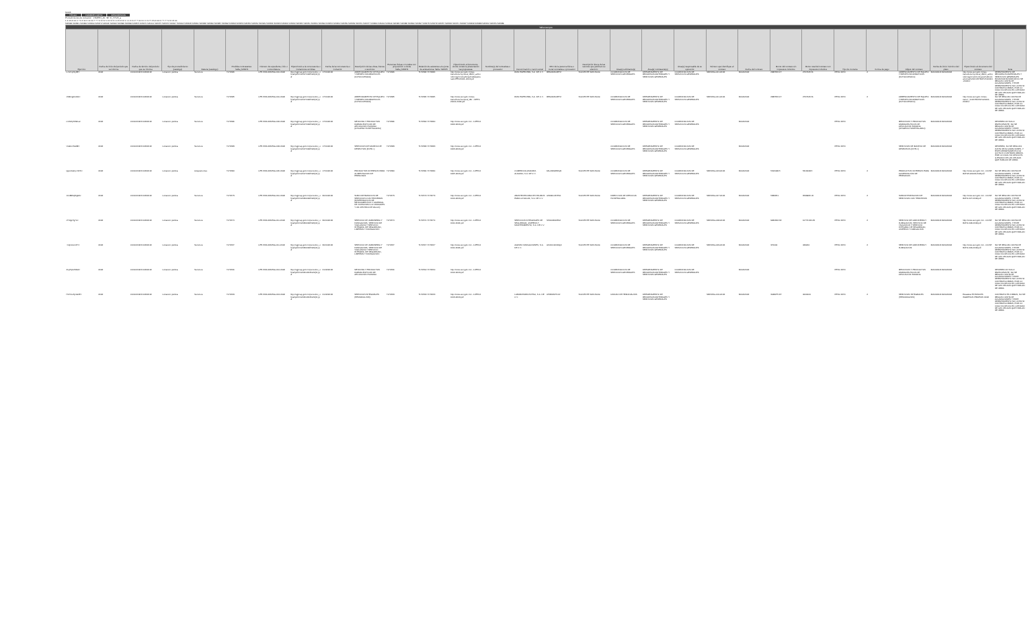54165
TÍTULO NOMBRE CORTO DESCRIPCIÓN
Procedimientos de Licitación LTAIPEN_Art_33_Fr_XXVIII_a
1 4 4 9 9 10 1 7 4 2 10 4 10 10 7 7 7 2 2 2 2 1 2 2 2 2 1 4 6 6 6 6 1 1 1 2 4 4 7 7 10 9 1 1 2 2 7 2 9 9 10 2 7 7 7 7 2 4 13 14
526348 526381 526382 526390 526372 526345 526346 526398 526399 526355 526374 526401 526375 526376 526347 526402 526343 526391 526383 526384 526385 526392 526393 526353 526352 526354 526349 526358 526363 526364 526362 526365 526351 526350 526394 526356 526360 526359 526369 526370 526377 526380 526400 526344 526395 526388 526396 526397 526373 526378 526357 526366 526371 526367 526368 526388 526361 526379 526389
| Tabla Campos | | | | | | | | | | | | | | | | | | | | | | | | | | | | | |
| --- | --- | --- | --- | --- | --- | --- | --- | --- | --- | --- | --- | --- | --- | --- | --- | --- | --- | --- | --- | --- | --- | --- | --- | --- | --- | --- | --- | --- | --- |
| Ejercicio | Fecha de inicio del periodo que se informa | Fecha de término del periodo que se informa | Tipo de procedimiento (catálogo) | Materia (catálogo) | Posibles contratantes Tabla_526374 | Número de expediente, folio o nomenclatura | Hipervínculo a la convocatoria o invitaciones emitidas | Fecha de la convocatoria o invitación | Descripción de las obras, bienes o servicios | Personas físicas o morales con proposición u oferta Tabla_526374 | Relación de asistentes a la junta de aclaraciones Tabla_526375 | Hipervínculo al documento donde conste la presentación las propuestas | Nombre(s) del contratista o proveedor | Denominación o razón social | RFC de la persona física o moral contratista o proveedor | Descripción breve de las razones que justifican su elección | Área(s) solicitante(s) | Área(s) contratante(s) | Área(s) responsable de su ejecución | Número que identifique al contrato | Fecha del contrato | Monto del contrato sin impuestos incluidos | Monto total del contrato con impuestos incluidos | Tipo de moneda | Forma de pago | Objeto del contrato | Fecha de inicio / término del plazo | Hipervínculo al documento del contrato | Nota |
| LvIVCp/Sy3E= | 2018 | 01/01/2018 31/03/2018 | Licitación pública | Servicios | 7170586 | LPE-SSN-DRMSG-001-2018 | http://sgpnay.gob.mx/periodico_oficial/pdf/L%20170118%20(01).pdf | 17/01/2018 | ARRENDAMIENTO DE EQUIPO Y BIENES INFORMATICOS (FOTOCOPIADO) | 7170586 | 7170586 7170586 | http://www.ssn.gob.mx/sis-trans/docs/numeral_28/dir_admon/drmsg/xxviii/a/Actas%20Aperturas/LPE%20001-2018.pdf | | RIZO PAPELERA, S.A. DE C.V. | RPA020610ET2 | SOLVENTE MÁS BAJA | COORDINACIÓN DE SERVICIOS GENERALES | DEPARTAMENTO DE RECURSOS MATERIALES Y SERVICIOS GENERALES | COORDINACIÓN DE SERVICIOS GENERALES | SRFMSG-001-2018 | 30/04/2018 | 2385556.47 | 2767245.51 | PESO MXN | 2 | ARRENDAMIENTO DE EQUIPO Y BIENES INFORMATICOS (FOTOCOPIADO) | 30/04/2018 30/04/2018 | http://www.ssn.gob.mx/sis-trans/docs/numeral_28/dir_admon/drmsg/xxviii/Contratos%20Licitaciones%20CONTRATO%20001-2018.tif | DEPARTAMENTO DE RECURSOS MATERIALES Y SERVICIOS GENERALES 30/04/2018 30/04/2018 NO SE REALIZO JUNTA DE ACLARACIONES, Y ESTE DEPARTAMENTO NO LICITA NI CONTRATA OBRAS, POR LO CUAL NO APLICA EL LLENADO DE LAS CELDAS QUE HABLAN DE OBRA. |
| Jh80ngb1Z4A= | 2018 | 01/01/2018 31/03/2018 | Licitación pública | Servicios | 7170585 | LPE-SSN-DRMSG-001-2018 | http://sgpnay.gob.mx/periodico_oficial/pdf/L%20170118%20(01).pdf | 17/01/2018 | ARRENDAMIENTO DE EQUIPO Y BIENES INFORMATICOS (FOTOCOPIADO) | 7170585 | 7170585 7170585 | http://www.ssn.gob.mx/sis-trans/docs/numeral_28/.../LPE%20001-2018.pdf | | RIZO PAPELERA, S.A. DE C.V. | RPA020610ET2 | SOLVENTE MÁS BAJA | COORDINACIÓN DE SERVICIOS GENERALES | DEPARTAMENTO DE RECURSOS MATERIALES Y SERVICIOS GENERALES | COORDINACIÓN DE SERVICIOS GENERALES | SRFMSG-001-2018 | 30/04/2018 | 2385556.47 | 2767245.51 | PESO MXN | 2 | ARRENDAMIENTO DE EQUIPO Y BIENES INFORMATICOS (FOTOCOPIADO) | 30/04/2018 30/04/2018 | http://www.ssn.gob.mx/sis-trans/.../CONTRATO%20001-2018.tif | NO SE REALIZO JUNTA DE ACLARACIONES, Y ESTE DEPARTAMENTO NO LICITA NI CONTRATA OBRAS, POR LO CUAL NO APLICA EL LLENADO DE LAS CELDAS QUE HABLAN DE OBRA. |
| im1SZpSS9na= | 2018 | 01/01/2018 31/03/2018 | Licitación pública | Servicios | 7170584 | LPE-SSN-DRMSG-002-2018 | http://sgpnay.gob.mx/periodico_oficial/pdf/L%20170118%20(01).pdf | 17/01/2018 | MEDICINA Y PRODUCTOS FARMACEUTICOS DE APLICACIÓN HUMANA (OXIGENO HOSPITALARIO) | 7170584 | 7170584 7170584 | http://www.ssn.gob.mx/.../LPE%20002-2018.pdf | | | | | COORDINACIÓN DE SERVICIOS GENERALES | DEPARTAMENTO DE RECURSOS MATERIALES Y SERVICIOS GENERALES | COORDINACIÓN DE SERVICIOS GENERALES | | 30/04/2018 | | | PESO MXN | | MEDICINAS Y PRODUCTOS FARMACEUTICOS DE APLICACIÓN HUMANA (OXIGENO HOSPITALARIO) | 30/04/2018 30/04/2018 | | DESIERTA UN SOLO PARTICIPANTE, NO SE REALIZO JUNTA DE ACLARACIONES Y ESTE DEPARTAMENTO NO LICITA NI CONTRATA OBRAS, POR LO CUAL NO APLICA EL LLENADO DE LAS CELDAS QUE HABLAN DE OBRA. |
| VG9wVIIe8I8= | 2018 | 01/01/2018 31/03/2018 | Licitación pública | Servicios | 7170583 | LPE-SSN-DRMSG-003-2018 | http://sgpnay.gob.mx/periodico_oficial/pdf/L%20170118%20(01).pdf | 17/01/2018 | SERVICIOS DE MANEJO DE DESECHOS (R.P.B.I.) | 7170583 | 7170583 7170583 | http://www.ssn.gob.mx/.../LPE%20003-2018.pdf | | | | | COORDINACIÓN DE SERVICIOS GENERALES | DEPARTAMENTO DE RECURSOS MATERIALES Y SERVICIOS GENERALES | COORDINACIÓN DE SERVICIOS GENERALES | | 30/04/2018 | | | PESO MXN | | SERVICIOS DE MANEJO DE DESECHOS (R.P.B.I.) | 30/04/2018 30/04/2018 | | DESIERTA, NO SE REALIZO JUNTA DE ACLARACIONES, Y ESTE DEPARTAMENTO NO LICITA NI CONTRATA OBRAS, POR LO CUAL NO APLICA EL LLENADO DE LAS CELDAS QUE HABLAN DE OBRA. |
| QpoOGZp cNY4= | 2018 | 01/01/2018 31/03/2018 | Licitación pública | Adquisiciones | 7170580 | LPE-SSN-DRMSG-005-2018 | http://sgpnay.gob.mx/periodico_oficial/pdf/L%20170118%20(01).pdf | 17/01/2018 | PRODUCTOS DIVERSOS PARA ALIMENTACION DE PERSONAS | 7170580 | 7170580 7170580 | http://www.ssn.gob.mx/.../LPE%20005-2018.pdf | | COMERCIALIZADORA ALDAMO, S.A. DE C.V. | FAL060925RQ3 | SOLVENTE MÁS BAJA | COORDINACIÓN DE SERVICIOS GENERALES | DEPARTAMENTO DE RECURSOS MATERIALES Y SERVICIOS GENERALES | COORDINACIÓN DE SERVICIOS GENERALES | SRFMSG-003-2018 | 30/04/2018 | 5316448.5 | 5316448.5 | PESO MXN | 2 | PRODUCTOS DIVERSOS PARA ALIMENTACIÓN DE PERSONAS | 30/04/2018 30/04/2018 | http://www.ssn.gob.mx/.../CONTRATO%20003-2018.pdf | NO SE REALIZO JUNTA DE ACLARACIONES, Y ESTE DEPARTAMENTO NO LICITA NI CONTRATA OBRAS, POR LO CUAL NO APLICA EL LLENADO DE LAS CELDAS QUE HABLAN DE OBRA. |
| JcU883qWg9A= | 2018 | 01/01/2018 31/03/2018 | Licitación pública | Servicios | 7170573 | LPE-SSN-DRMSG-010-2018 | http://sgpnay.gob.mx/periodico_oficial/pdf/L%20300118%20(01).pdf | 30/01/2018 | SUBCONTRATACION DE SERVICIOS CON TERCEROS (DISPENSACION DE MEDICAMENTOS Y MATERIAL DE CURACION A 12 UNIDADES Y UN CENTRO DE SALUD) | 7170573 | 7170573 7170573 | http://www.ssn.gob.mx/.../LPE%20010-2018.pdf | | ABASTECEDORA DE INSUMOS PARA LA SALUD, S.A. DE C.V. | AIS091015HS0 | SOLVENTE MÁS BAJA | DIRECCIÓN DE ATENCIÓN HOSPITALARIA | DEPARTAMENTO DE RECURSOS MATERIALES Y SERVICIOS GENERALES | COORDINACIÓN DE SERVICIOS GENERALES | SRFMSG-007-2018 | 30/04/2018 | 5689651 | 6599995.16 | PESO MXN | 2 | SUBCONTRATACIÓN DE SERVICIOS CON TERCEROS | 30/04/2018 30/04/2018 | http://www.ssn.gob.mx/.../CONTRATO-007-2018.pdf | NO SE REALIZO JUNTA DE ACLARACIONES, Y ESTE DEPARTAMENTO NO LICITA NI CONTRATA OBRAS, POR LO CUAL NO APLICA EL LLENADO DE LAS CELDAS QUE HABLAN DE OBRA. |
| zTr0gzXg7s= | 2018 | 01/01/2018 31/03/2018 | Licitación pública | Servicios | 7170570 | LPE-SSN-DRMSG-011-2018 | http://sgpnay.gob.mx/periodico_oficial/pdf/L%20300118%20(01).pdf | 30/01/2018 | SERVICIO DE JARDINERIA Y FUMIGACION, SERVICIO DE VIGILANCIA Y SERVICIO INTEGRAL DE SEGURIDAD, LIMPIEZA Y FUMIGACION | 7170570 | 7170570 7170570 | http://www.ssn.gob.mx/.../LPE%20011-2018.pdf | | SERVICIOS INTEGRALES DE SEGURIDAD, LIMPIEZA Y MANTENIMIENTO, S.A. DE C.V. | SIS100810EK2 | SOLVENTE MÁS BAJA | COORDINACIÓN DE SERVICIOS GENERALES | DEPARTAMENTO DE RECURSOS MATERIALES Y SERVICIOS GENERALES | COORDINACIÓN DE SERVICIOS GENERALES | SRFMSG-008-2018 | 30/04/2018 | 9284622.66 | 10770162.28 | PESO MXN | 2 | SERVICIO DE JARDINERIA Y FUMIGACIÓN, SERVICIO DE VIGILANCIA Y SERVICIO INTEGRAL DE SEGURIDAD, LIMPIEZA Y FUMIGACIÓN | 30/04/2018 30/04/2018 | http://www.ssn.gob.mx/.../CONTRATO-008-2018.pdf | NO SE REALIZO JUNTA DE ACLARACIONES, Y ESTE DEPARTAMENTO NO LICITA NI CONTRATA OBRAS, POR LO CUAL NO APLICA EL LLENADO DE LAS CELDAS QUE HABLAN DE OBRA. |
| +fiQnUocx2Y= | 2018 | 01/01/2018 31/03/2018 | Licitación pública | Servicios | 7170567 | LPE-SSN-DRMSG-011-2018 | http://sgpnay.gob.mx/periodico_oficial/pdf/L%20300118%20(01).pdf | 30/01/2018 | SERVICIO DE JARDINERIA Y FUMIGACION, SERVICIO DE VIGILANCIA Y SERVICIO INTEGRAL DE SEGURIDAD, LIMPIEZA Y FUMIGACION | 7170567 | 7170567 7170567 | http://www.ssn.gob.mx/.../LPE%20011-2018.pdf | | AGRON FUMIGACIONES, S.A. DE C.V. | AFU101124DQ4 | SOLVENTE MÁS BAJA | COORDINACIÓN DE SERVICIOS GENERALES | DEPARTAMENTO DE RECURSOS MATERIALES Y SERVICIOS GENERALES | COORDINACIÓN DE SERVICIOS GENERALES | SRFMSG-009-2018 | 30/04/2018 | 370000 | 429200 | PESO MXN | 2 | SERVICIO DE JARDINERIA Y FUMIGACIÓN | 30/04/2018 30/04/2018 | http://www.ssn.gob.mx/.../CONTRATO-009-2018.pdf | NO SE REALIZO JUNTA DE ACLARACIONES, Y ESTE DEPARTAMENTO NO LICITA NI CONTRATA OBRAS, POR LO CUAL NO APLICA EL LLENADO DE LAS CELDAS QUE HABLAN DE OBRA. |
| ZnyPqKZr8k4= | 2018 | 01/01/2018 31/03/2018 | Licitación pública | Servicios | 7170564 | LPE-SSN-DRMSG-012-2018 | http://sgpnay.gob.mx/periodico_oficial/pdf/L%20210218%20(01).pdf | 21/02/2018 | MEDICINA Y PRODUCTOS FARMACEUTICOS DE APLICACIÓN HUMANA | 7170564 | 7170564 7170564 | http://www.ssn.gob.mx/.../LPE%20012-2018.pdf | | | | | COORDINACIÓN DE SERVICIOS GENERALES | DEPARTAMENTO DE RECURSOS MATERIALES Y SERVICIOS GENERALES | COORDINACIÓN DE SERVICIOS GENERALES | | 30/04/2018 | | | PESO MXN | | MEDICINAS Y PRODUCTOS FARMACEUTICOS DE APLICACIÓN HUMANA | 30/04/2018 30/04/2018 | | DESIERTA UN SOLO PARTICIPANTE, NO SE REALIZO JUNTA DE ACLARACIONES Y ESTE DEPARTAMENTO NO LICITA NI CONTRATA OBRAS, POR LO CUAL NO APLICA EL LLENADO DE LAS CELDAS QUE HABLAN DE OBRA. |
| HCX1w5yrGDE= | 2018 | 01/01/2018 31/03/2018 | Licitación pública | Servicios | 7170563 | LPE-SSN-DRMSG-013-2018 | http://sgpnay.gob.mx/periodico_oficial/pdf/L%20210218%20(01).pdf | 21/02/2018 | SERVICIOS INTEGRALES (HEMODIALISIS) | 7170563 | 7170563 7170563 | http://www.ssn.gob.mx/.../LPE%20013-2018.pdf | | LABORATORIOS PISA, S.A. DE C.V. | LPI830527KJ2 | SOLVENTE MÁS BAJA | UNIDAD DE HEMODIALISIS | DEPARTAMENTO DE RECURSOS MATERIALES Y SERVICIOS GENERALES | | SRFMSG-120-2018 | 30/04/2018 | 3448275.87 | 4000000 | PESO MXN | 2 | SERVICIOS INTEGRALES (HEMODIALISIS) | 30/04/2018 30/04/2018 | Estatales ESTATALES INGRESOS PROPIOS 2018 | CONTRATO EN FIRMAS, NO SE REALIZO JUNTA DE ACLARACIONES Y ESTE DEPARTAMENTO NO LICITA NI CONTRATA OBRAS, POR LO CUAL NO APLICA EL LLENADO DE LAS CELDAS QUE HABLAN DE OBRA. |